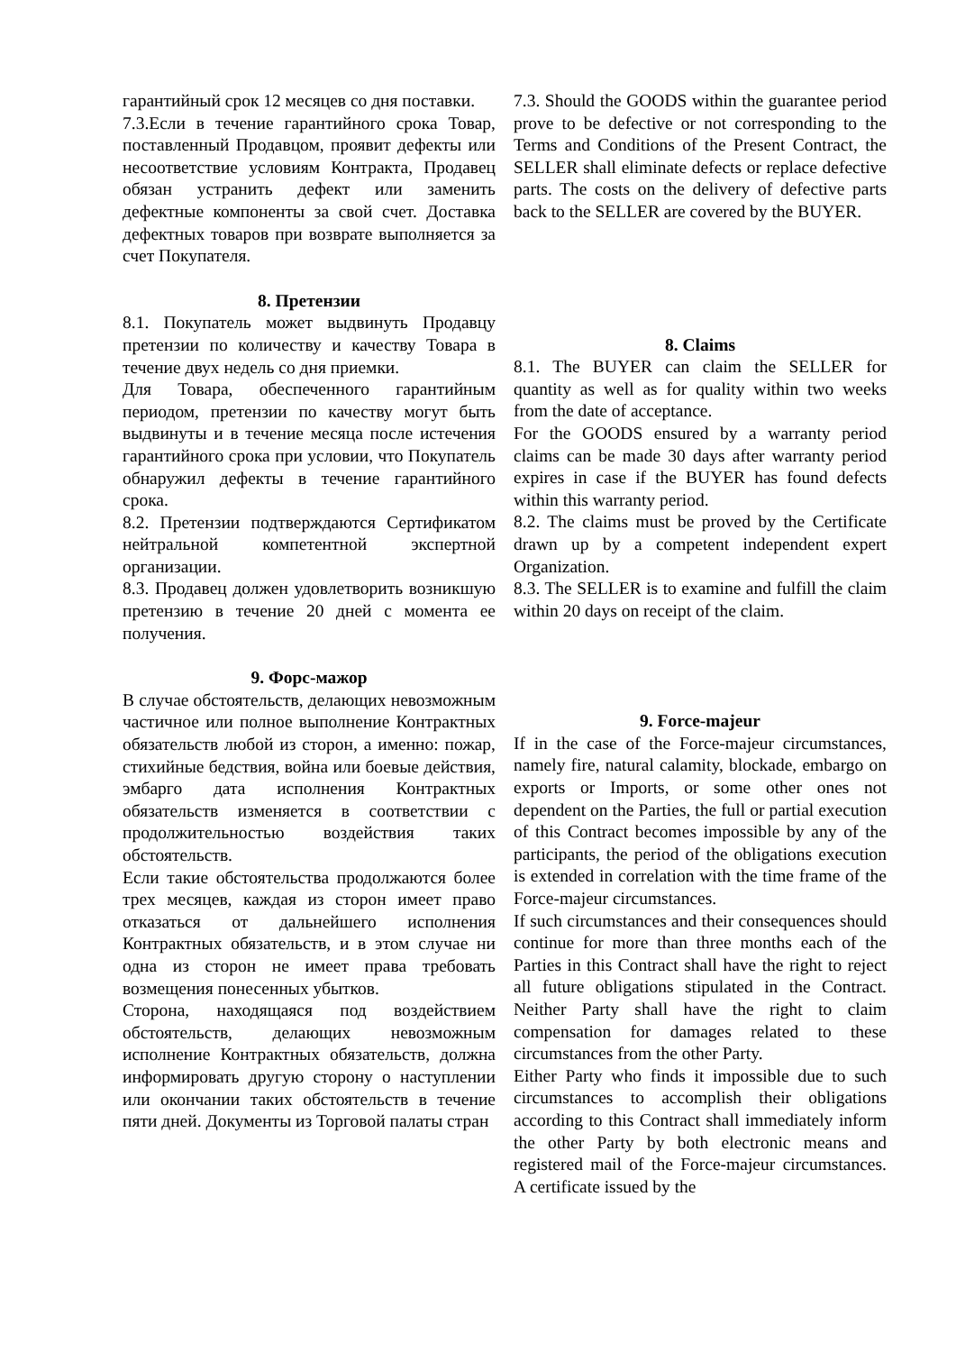гарантийный срок 12 месяцев со дня поставки.
7.3.Если в течение гарантийного срока Товар, поставленный Продавцом, проявит дефекты или несоответствие условиям Контракта, Продавец обязан устранить дефект или заменить дефектные компоненты за свой счет. Доставка дефектных товаров при возврате выполняется за счет Покупателя.
8. Претензии
8.1. Покупатель может выдвинуть Продавцу претензии по количеству и качеству Товара в течение двух недель со дня приемки.
Для Товара, обеспеченного гарантийным периодом, претензии по качеству могут быть выдвинуты и в течение месяца после истечения гарантийного срока при условии, что Покупатель обнаружил дефекты в течение гарантийного срока.
8.2. Претензии подтверждаются Сертификатом нейтральной компетентной экспертной организации.
8.3. Продавец должен удовлетворить возникшую претензию в течение 20 дней с момента ее получения.
9. Форс-мажор
В случае обстоятельств, делающих невозможным частичное или полное выполнение Контрактных обязательств любой из сторон, а именно: пожар, стихийные бедствия, война или боевые действия, эмбарго дата исполнения Контрактных обязательств изменяется в соответствии с продолжительностью воздействия таких обстоятельств.
Если такие обстоятельства продолжаются более трех месяцев, каждая из сторон имеет право отказаться от дальнейшего исполнения Контрактных обязательств, и в этом случае ни одна из сторон не имеет права требовать возмещения понесенных убытков.
Сторона, находящаяся под воздействием обстоятельств, делающих невозможным исполнение Контрактных обязательств, должна информировать другую сторону о наступлении или окончании таких обстоятельств в течение пяти дней. Документы из Торговой палаты стран
7.3. Should the GOODS within the guarantee period prove to be defective or not corresponding to the Terms and Conditions of the Present Contract, the SELLER shall eliminate defects or replace defective parts. The costs on the delivery of defective parts back to the SELLER are covered by the BUYER.
8. Claims
8.1. The BUYER can claim the SELLER for quantity as well as for quality within two weeks from the date of acceptance.
For the GOODS ensured by a warranty period claims can be made 30 days after warranty period expires in case if the BUYER has found defects within this warranty period.
8.2. The claims must be proved by the Certificate drawn up by a competent independent expert Organization.
8.3. The SELLER is to examine and fulfill the claim within 20 days on receipt of the claim.
9. Force-majeur
If in the case of the Force-majeur circumstances, namely fire, natural calamity, blockade, embargo on exports or Imports, or some other ones not dependent on the Parties, the full or partial execution of this Contract becomes impossible by any of the participants, the period of the obligations execution is extended in correlation with the time frame of the Force-majeur circumstances.
If such circumstances and their consequences should continue for more than three months each of the Parties in this Contract shall have the right to reject all future obligations stipulated in the Contract. Neither Party shall have the right to claim compensation for damages related to these circumstances from the other Party.
Either Party who finds it impossible due to such circumstances to accomplish their obligations according to this Contract shall immediately inform the other Party by both electronic means and registered mail of the Force-majeur circumstances. A certificate issued by the